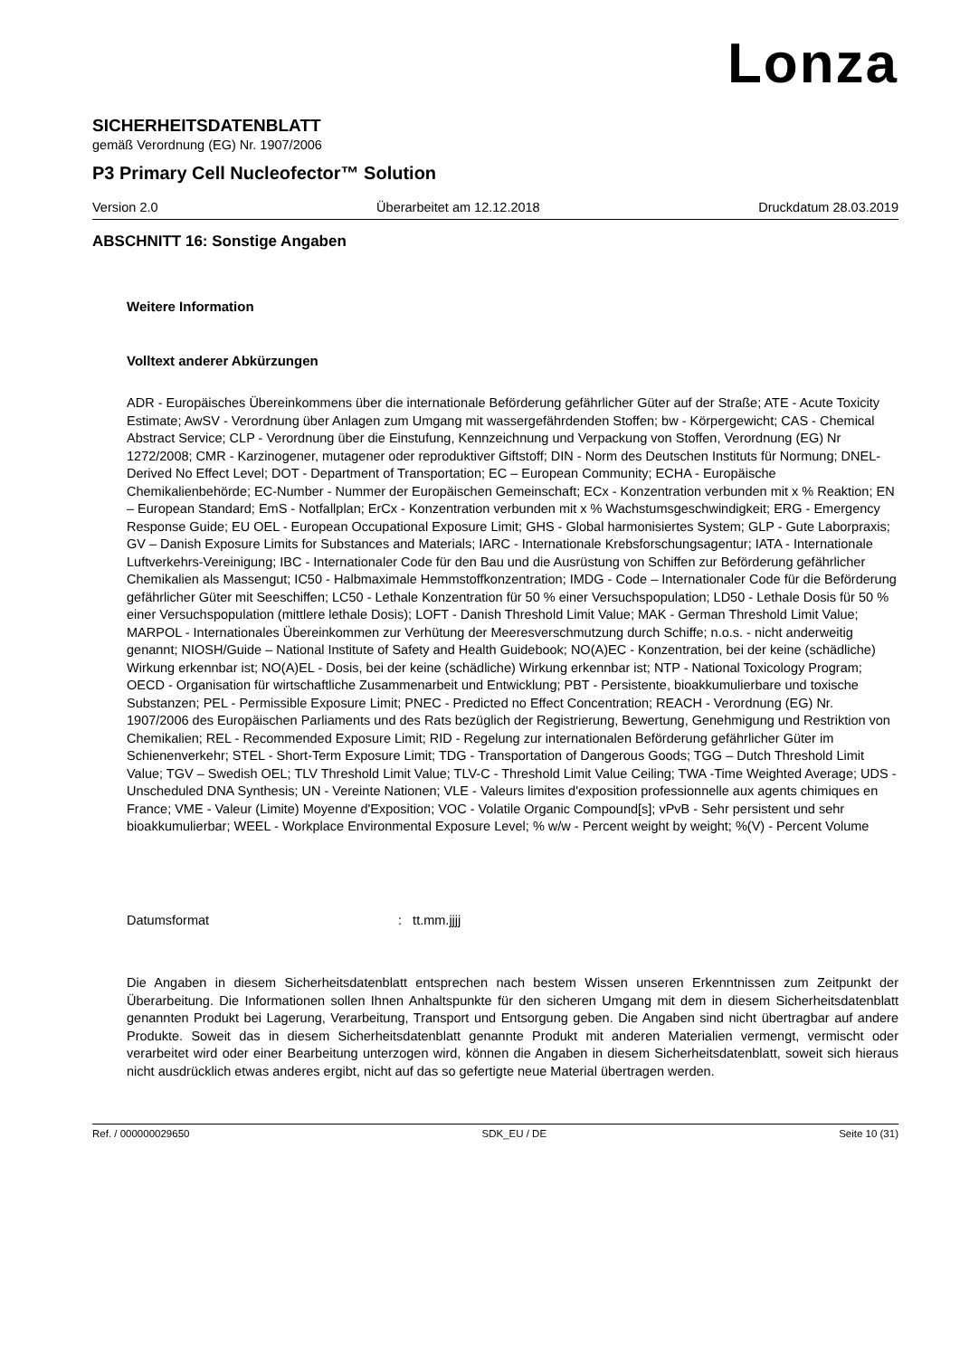Lonza
SICHERHEITSDATENBLATT
gemäß Verordnung (EG) Nr. 1907/2006
P3 Primary Cell Nucleofector™ Solution
Version 2.0 Überarbeitet am 12.12.2018 Druckdatum 28.03.2019
ABSCHNITT 16: Sonstige Angaben
Weitere Information
Volltext anderer Abkürzungen
ADR - Europäisches Übereinkommens über die internationale Beförderung gefährlicher Güter auf der Straße; ATE - Acute Toxicity Estimate; AwSV - Verordnung über Anlagen zum Umgang mit wassergefährdenden Stoffen; bw - Körpergewicht; CAS - Chemical Abstract Service; CLP - Verordnung über die Einstufung, Kennzeichnung und Verpackung von Stoffen, Verordnung (EG) Nr 1272/2008; CMR - Karzinogener, mutagener oder reproduktiver Giftstoff; DIN - Norm des Deutschen Instituts für Normung; DNEL-Derived No Effect Level; DOT - Department of Transportation; EC – European Community; ECHA - Europäische Chemikalienbehörde; EC-Number - Nummer der Europäischen Gemeinschaft; ECx - Konzentration verbunden mit x % Reaktion; EN – European Standard; EmS - Notfallplan; ErCx - Konzentration verbunden mit x % Wachstumsgeschwindigkeit; ERG - Emergency Response Guide; EU OEL - European Occupational Exposure Limit; GHS - Global harmonisiertes System; GLP - Gute Laborpraxis; GV – Danish Exposure Limits for Substances and Materials; IARC - Internationale Krebsforschungsagentur; IATA - Internationale Luftverkehrs-Vereinigung; IBC - Internationaler Code für den Bau und die Ausrüstung von Schiffen zur Beförderung gefährlicher Chemikalien als Massengut; IC50 - Halbmaximale Hemmstoffkonzentration; IMDG - Code – Internationaler Code für die Beförderung gefährlicher Güter mit Seeschiffen; LC50 - Lethale Konzentration für 50 % einer Versuchspopulation; LD50 - Lethale Dosis für 50 % einer Versuchspopulation (mittlere lethale Dosis); LOFT - Danish Threshold Limit Value; MAK - German Threshold Limit Value; MARPOL - Internationales Übereinkommen zur Verhütung der Meeresverschmutzung durch Schiffe; n.o.s. - nicht anderweitig genannt; NIOSH/Guide – National Institute of Safety and Health Guidebook; NO(A)EC - Konzentration, bei der keine (schädliche) Wirkung erkennbar ist; NO(A)EL - Dosis, bei der keine (schädliche) Wirkung erkennbar ist; NTP - National Toxicology Program; OECD - Organisation für wirtschaftliche Zusammenarbeit und Entwicklung; PBT - Persistente, bioakkumulierbare und toxische Substanzen; PEL - Permissible Exposure Limit; PNEC - Predicted no Effect Concentration; REACH - Verordnung (EG) Nr. 1907/2006 des Europäischen Parliaments und des Rats bezüglich der Registrierung, Bewertung, Genehmigung und Restriktion von Chemikalien; REL - Recommended Exposure Limit; RID - Regelung zur internationalen Beförderung gefährlicher Güter im Schienenverkehr; STEL - Short-Term Exposure Limit; TDG - Transportation of Dangerous Goods; TGG – Dutch Threshold Limit Value; TGV – Swedish OEL; TLV Threshold Limit Value; TLV-C - Threshold Limit Value Ceiling; TWA -Time Weighted Average; UDS - Unscheduled DNA Synthesis; UN - Vereinte Nationen; VLE - Valeurs limites d'exposition professionnelle aux agents chimiques en France; VME - Valeur (Limite) Moyenne d'Exposition; VOC - Volatile Organic Compound[s]; vPvB - Sehr persistent und sehr bioakkumulierbar; WEEL - Workplace Environmental Exposure Level; % w/w - Percent weight by weight; %(V) - Percent Volume
Datumsformat: tt.mm.jjjj
Die Angaben in diesem Sicherheitsdatenblatt entsprechen nach bestem Wissen unseren Erkenntnissen zum Zeitpunkt der Überarbeitung. Die Informationen sollen Ihnen Anhaltspunkte für den sicheren Umgang mit dem in diesem Sicherheitsdatenblatt genannten Produkt bei Lagerung, Verarbeitung, Transport und Entsorgung geben. Die Angaben sind nicht übertragbar auf andere Produkte. Soweit das in diesem Sicherheitsdatenblatt genannte Produkt mit anderen Materialien vermengt, vermischt oder verarbeitet wird oder einer Bearbeitung unterzogen wird, können die Angaben in diesem Sicherheitsdatenblatt, soweit sich hieraus nicht ausdrücklich etwas anderes ergibt, nicht auf das so gefertigte neue Material übertragen werden.
Ref. / 000000029650 SDK_EU / DE Seite 10 (31)